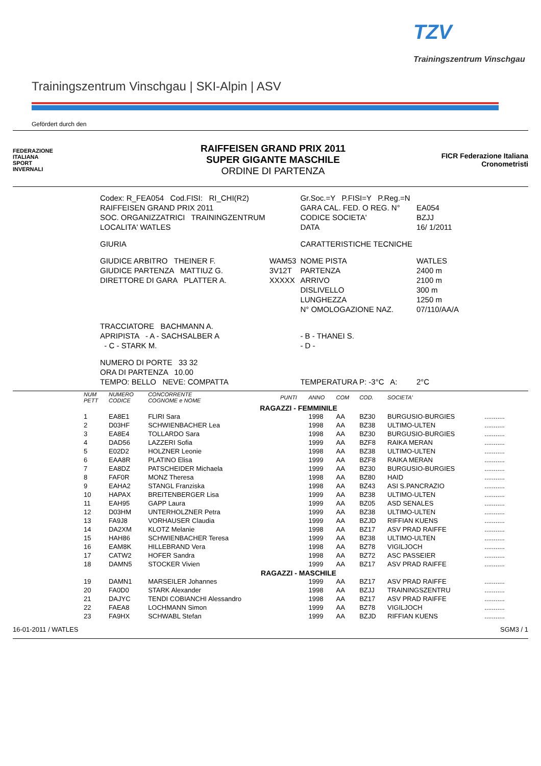TZV
Trainingszentrum Vinschgau
Trainingszentrum Vinschgau | SKI-Alpin | ASV
Gefördert durch den
FEDERAZIONE
ITALIANA
SPORT
INVERNALI
RAIFFEISEN GRAND PRIX 2011
SUPER GIGANTE MASCHILE
ORDINE DI PARTENZA
FICR Federazione Italiana Cronometristi
| Codex: R_FEA054 Cod.FISI: RI_CHI(R2) | | Gr.Soc.=Y P.FISI=Y P.Reg.=N | |
| RAIFFEISEN GRAND PRIX 2011 | | GARA CAL. FED. O REG. N° | EA054 |
| SOC. ORGANIZZATRICI TRAININGZENTRUM | | CODICE SOCIETA' | BZJJ |
| LOCALITA' WATLES | | DATA | 16/ 1/2011 |
| GIURIA | | CARATTERISTICHE TECNICHE | |
| GIUDICE ARBITRO THEINER F. | WAM53 | NOME PISTA | WATLES |
| GIUDICE PARTENZA MATTIUZ G. | 3V12T | PARTENZA | 2400 m |
| DIRETTORE DI GARA PLATTER A. | XXXXX | ARRIVO | 2100 m |
| | | DISLIVELLO | 300 m |
| | | LUNGHEZZA | 1250 m |
| | | N° OMOLOGAZIONE NAZ. | 07/110/AA/A |
| TRACCIATORE BACHMANN A. | | | |
| APRIPISTA - A - SACHSALBER A | | - B - THANEI S. | |
| - C - STARK M. | | - D - | |
| NUMERO DI PORTE 33 32 | | | |
| ORA DI PARTENZA 10.00 | | | |
| TEMPO: BELLO NEVE: COMPATTA | | TEMPERATURA P: -3°C A: | 2°C |
| NUM PETT | NUMERO CODICE | CONCORRENTE COGNOME e NOME | PUNTI | ANNO | COM | COD. | SOCIETA' | |
| --- | --- | --- | --- | --- | --- | --- | --- | --- |
| RAGAZZI - FEMMINILE | | | | | | | | |
| 1 | EA8E1 | FLIRI Sara | | 1998 | AA | BZ30 | BURGUSIO-BURGIES | ........... |
| 2 | D03HF | SCHWIENBACHER Lea | | 1998 | AA | BZ38 | ULTIMO-ULTEN | ........... |
| 3 | EA8E4 | TOLLARDO Sara | | 1998 | AA | BZ30 | BURGUSIO-BURGIES | ........... |
| 4 | DAD56 | LAZZERI Sofia | | 1999 | AA | BZF8 | RAIKA MERAN | ........... |
| 5 | E02D2 | HOLZNER Leonie | | 1998 | AA | BZ38 | ULTIMO-ULTEN | ........... |
| 6 | EAA8R | PLATINO Elisa | | 1999 | AA | BZF8 | RAIKA MERAN | ........... |
| 7 | EA8DZ | PATSCHEIDER Michaela | | 1999 | AA | BZ30 | BURGUSIO-BURGIES | ........... |
| 8 | FAF0R | MONZ Theresa | | 1998 | AA | BZ80 | HAID | ........... |
| 9 | EAHA2 | STANGL Franziska | | 1998 | AA | BZ43 | ASI S.PANCRAZIO | ........... |
| 10 | HAPAX | BREITENBERGER Lisa | | 1999 | AA | BZ38 | ULTIMO-ULTEN | ........... |
| 11 | EAH95 | GAPP Laura | | 1999 | AA | BZ05 | ASD SENALES | ........... |
| 12 | D03HM | UNTERHOLZNER Petra | | 1999 | AA | BZ38 | ULTIMO-ULTEN | ........... |
| 13 | FA9J8 | VORHAUSER Claudia | | 1999 | AA | BZJD | RIFFIAN KUENS | ........... |
| 14 | DA2XM | KLOTZ Melanie | | 1998 | AA | BZ17 | ASV PRAD RAIFFE | ........... |
| 15 | HAH86 | SCHWIENBACHER Teresa | | 1999 | AA | BZ38 | ULTIMO-ULTEN | ........... |
| 16 | EAM8K | HILLEBRAND Vera | | 1998 | AA | BZ78 | VIGILJOCH | ........... |
| 17 | CATW2 | HOFER Sandra | | 1998 | AA | BZ72 | ASC PASSEIER | ........... |
| 18 | DAMN5 | STOCKER Vivien | | 1999 | AA | BZ17 | ASV PRAD RAIFFE | ........... |
| RAGAZZI - MASCHILE | | | | | | | | |
| 19 | DAMN1 | MARSEILER Johannes | | 1999 | AA | BZ17 | ASV PRAD RAIFFE | ........... |
| 20 | FA0D0 | STARK Alexander | | 1998 | AA | BZJJ | TRAININGSZENTRU | ........... |
| 21 | DAJYC | TENDI COBIANCHI Alessandro | | 1998 | AA | BZ17 | ASV PRAD RAIFFE | ........... |
| 22 | FAEA8 | LOCHMANN Simon | | 1999 | AA | BZ78 | VIGILJOCH | ........... |
| 23 | FA9HX | SCHWABL Stefan | | 1999 | AA | BZJD | RIFFIAN KUENS | ........... |
16-01-2011 / WATLES SGM3 / 1